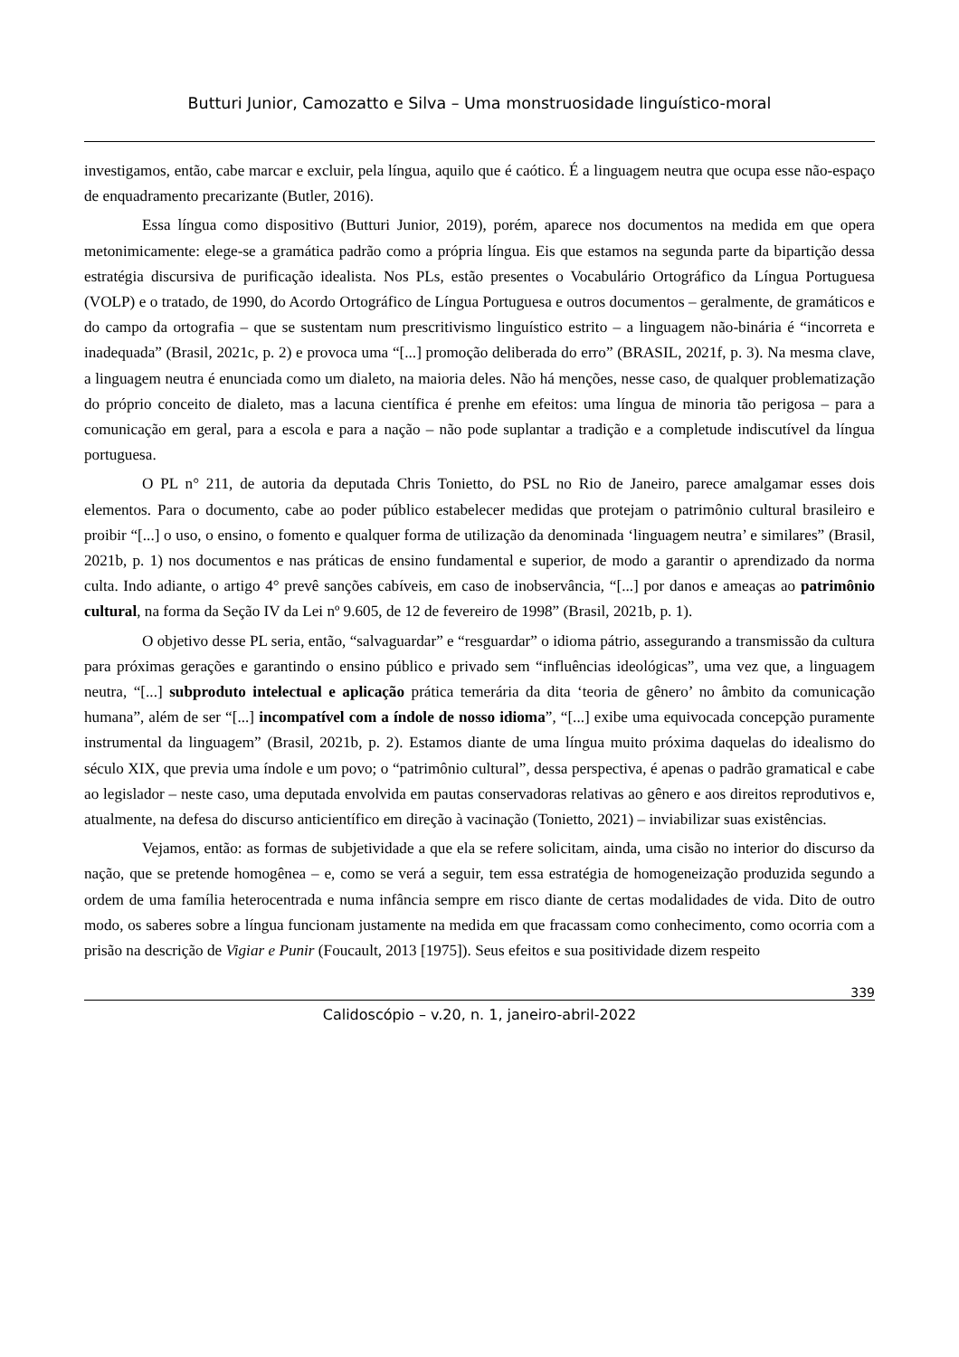Butturi Junior, Camozatto e Silva – Uma monstruosidade linguístico-moral
investigamos, então, cabe marcar e excluir, pela língua, aquilo que é caótico. É a linguagem neutra que ocupa esse não-espaço de enquadramento precarizante (Butler, 2016).
Essa língua como dispositivo (Butturi Junior, 2019), porém, aparece nos documentos na medida em que opera metonimicamente: elege-se a gramática padrão como a própria língua. Eis que estamos na segunda parte da bipartição dessa estratégia discursiva de purificação idealista. Nos PLs, estão presentes o Vocabulário Ortográfico da Língua Portuguesa (VOLP) e o tratado, de 1990, do Acordo Ortográfico de Língua Portuguesa e outros documentos – geralmente, de gramáticos e do campo da ortografia – que se sustentam num prescritivismo linguístico estrito – a linguagem não-binária é “incorreta e inadequada” (Brasil, 2021c, p. 2) e provoca uma “[...] promoção deliberada do erro” (BRASIL, 2021f, p. 3). Na mesma clave, a linguagem neutra é enunciada como um dialeto, na maioria deles. Não há menções, nesse caso, de qualquer problematização do próprio conceito de dialeto, mas a lacuna científica é prenhe em efeitos: uma língua de minoria tão perigosa – para a comunicação em geral, para a escola e para a nação – não pode suplantar a tradição e a completude indiscutível da língua portuguesa.
O PL n° 211, de autoria da deputada Chris Tonietto, do PSL no Rio de Janeiro, parece amalgamar esses dois elementos. Para o documento, cabe ao poder público estabelecer medidas que protejam o patrimônio cultural brasileiro e proibir “[...] o uso, o ensino, o fomento e qualquer forma de utilização da denominada ‘linguagem neutra’ e similares” (Brasil, 2021b, p. 1) nos documentos e nas práticas de ensino fundamental e superior, de modo a garantir o aprendizado da norma culta. Indo adiante, o artigo 4° prevê sanções cabíveis, em caso de inobservância, “[...] por danos e ameaças ao patrimônio cultural, na forma da Seção IV da Lei nº 9.605, de 12 de fevereiro de 1998” (Brasil, 2021b, p. 1).
O objetivo desse PL seria, então, “salvaguardar” e “resguardar” o idioma pátrio, assegurando a transmissão da cultura para próximas gerações e garantindo o ensino público e privado sem “influências ideológicas”, uma vez que, a linguagem neutra, “[...] subproduto intelectual e aplicação prática temerária da dita ‘teoria de gênero’ no âmbito da comunicação humana”, além de ser “[...] incompatível com a índole de nosso idioma”, “[...] exibe uma equivocada concepção puramente instrumental da linguagem” (Brasil, 2021b, p. 2). Estamos diante de uma língua muito próxima daquelas do idealismo do século XIX, que previa uma índole e um povo; o “patrimônio cultural”, dessa perspectiva, é apenas o padrão gramatical e cabe ao legislador – neste caso, uma deputada envolvida em pautas conservadoras relativas ao gênero e aos direitos reprodutivos e, atualmente, na defesa do discurso anticientífico em direção à vacinação (Tonietto, 2021) – inviabilizar suas existências.
Vejamos, então: as formas de subjetividade a que ela se refere solicitam, ainda, uma cisão no interior do discurso da nação, que se pretende homogênea – e, como se verá a seguir, tem essa estratégia de homogeneização produzida segundo a ordem de uma família heterocentrada e numa infância sempre em risco diante de certas modalidades de vida. Dito de outro modo, os saberes sobre a língua funcionam justamente na medida em que fracassam como conhecimento, como ocorria com a prisão na descrição de Vigiar e Punir (Foucault, 2013 [1975]). Seus efeitos e sua positividade dizem respeito
339
Calidoscópio – v.20, n. 1, janeiro-abril-2022